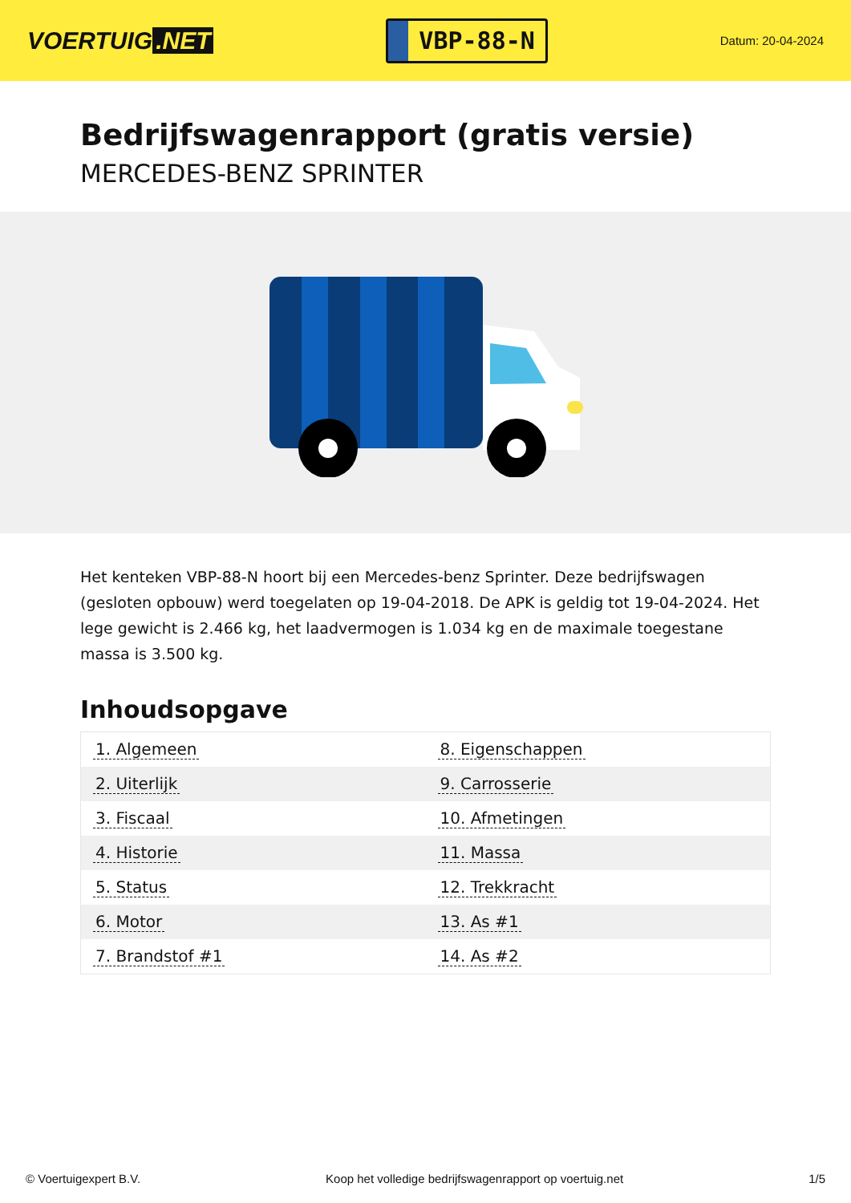VOERTUIG.NET
VBP-88-N
Datum: 20-04-2024
Bedrijfswagenrapport (gratis versie)
MERCEDES-BENZ SPRINTER
Het kenteken VBP-88-N hoort bij een Mercedes-benz Sprinter. Deze bedrijfswagen (gesloten opbouw) werd toegelaten op 19-04-2018. De APK is geldig tot 19-04-2024. Het lege gewicht is 2.466 kg, het laadvermogen is 1.034 kg en de maximale toegestane massa is 3.500 kg.
Inhoudsopgave
| 1. Algemeen | 8. Eigenschappen |
| 2. Uiterlijk | 9. Carrosserie |
| 3. Fiscaal | 10. Afmetingen |
| 4. Historie | 11. Massa |
| 5. Status | 12. Trekkracht |
| 6. Motor | 13. As #1 |
| 7. Brandstof #1 | 14. As #2 |
© Voertuigexpert B.V. Koop het volledige bedrijfswagenrapport op voertuig.net 1/5